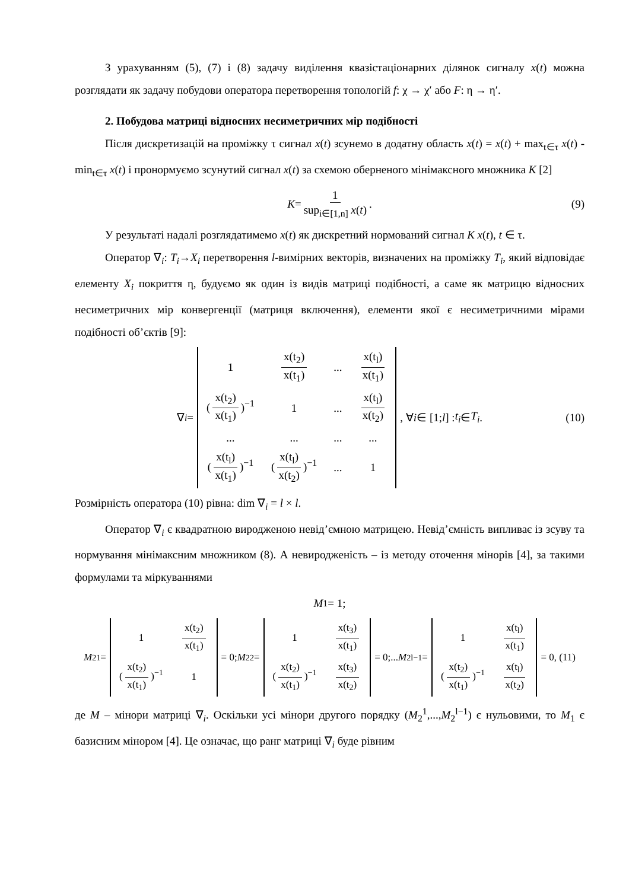З урахуванням (5), (7) і (8) задачу виділення квазістаціонарних ділянок сигналу x(t) можна розглядати як задачу побудови оператора перетворення топологій f: χ → χ′ або F: η → η′.
2. Побудова матриці відносних несиметричних мір подібності
Після дискретизацій на проміжку τ сигнал x(t) зсунемо в додатну область x(t) = x(t) + max<sub>t∈τ</sub> x(t) - min<sub>t∈τ</sub> x(t) і пронормуємо зсунутий сигнал x(t) за схемою оберненого мінімаксного множника K [2]
K = 1 sup<sub>i∈[1,n]</sub> x(t). (9)
У результаті надалі розглядатимемо x(t) як дискретний нормований сигнал K x(t), t ∈ τ.
Оператор ∇<sub>i</sub>: T<sub>i</sub>→X<sub>i</sub> перетворення l-вимірних векторів, визначених на проміжку T<sub>i</sub>, який відповідає елементу X<sub>i</sub> покриття η, будуємо як один із видів матриці подібності, а саме як матрицю відносних несиметричних мір конвергенції (матриця включення), елементи якої є несиметричними мірами подібності об’єктів [9]:
∇<sub>i</sub> =
| 1 | x(t<sub>2</sub>) x(t<sub>1</sub>) | ... | x(t<sub>l</sub>) x(t<sub>1</sub>) |
| ( x(t<sub>2</sub>) x(t<sub>1</sub>) )<sup>−1</sup> | 1 | ... | x(t<sub>l</sub>) x(t<sub>2</sub>) |
| ... | ... | ... | ... |
| ( x(t<sub>l</sub>) x(t<sub>1</sub>) )<sup>−1</sup> | ( x(t<sub>l</sub>) x(t<sub>2</sub>) )<sup>−1</sup> | ... | 1 |
, ∀ i ∈ [1; l] : t<sub>i</sub> ∈ T<sub>i</sub>. (10)
Розмірність оператора (10) рівна: dim ∇<sub>i</sub> = l × l.
Оператор ∇<sub>i</sub> є квадратною виродженою невід’ємною матрицею. Невід’ємність випливає із зсуву та нормування мінімаксним множником (8). А невиродженість – із методу оточення мінорів [4], за такими формулами та міркуваннями
M<sub>1</sub> = 1;
M<sub>2</sub><sup>1</sup> =
| 1 | x(t<sub>2</sub>) x(t<sub>1</sub>) |
| ( x(t<sub>2</sub>) x(t<sub>1</sub>) )<sup>−1</sup> | 1 |
= 0; M<sub>2</sub><sup>2</sup> =
| 1 | x(t<sub>3</sub>) x(t<sub>1</sub>) |
| ( x(t<sub>2</sub>) x(t<sub>1</sub>) )<sup>−1</sup> | x(t<sub>3</sub>) x(t<sub>2</sub>) |
= 0;... M<sub>2</sub><sup>l−1</sup> =
| 1 | x(t<sub>l</sub>) x(t<sub>1</sub>) |
| ( x(t<sub>2</sub>) x(t<sub>1</sub>) )<sup>−1</sup> | x(t<sub>l</sub>) x(t<sub>2</sub>) |
= 0, (11)
де M – мінори матриці ∇<sub>i</sub>. Оскільки усі мінори другого порядку (M<sub>2</sub><sup>1</sup>,...,M<sub>2</sub><sup>l−1</sup>) є нульовими, то M<sub>1</sub> є базисним мінором [4]. Це означає, що ранг матриці ∇<sub>i</sub> буде рівним